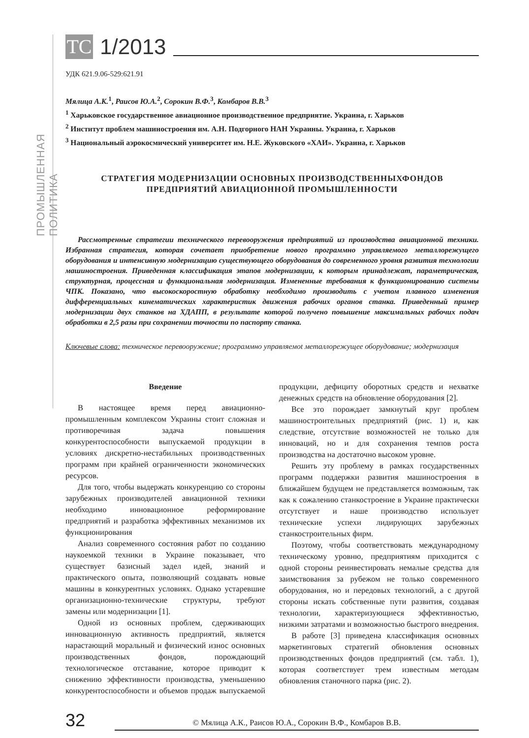ПРОМЫШЛЕННАЯ ПОЛИТИКА
TC
1/2013
УДК 621.9.06-529:621.91
Мялица А.К.<sup>1</sup>, Раисов Ю.А.<sup>2</sup>, Сорокин В.Ф.<sup>3</sup>, Комбаров В.В.<sup>3</sup>
<sup>1</sup> Харьковское государственное авиационное производственное предприятие. Украина, г. Харьков
<sup>2</sup> Институт проблем машиностроения им. А.Н. Подгорного НАН Украины. Украина, г. Харьков
<sup>3</sup> Национальный аэрокосмический университет им. Н.Е. Жуковского «ХАИ». Украина, г. Харьков
СТРАТЕГИЯ МОДЕРНИЗАЦИИ ОСНОВНЫХ ПРОИЗВОДСТВЕННЫХФОНДОВ
ПРЕДПРИЯТИЙ АВИАЦИОННОЙ ПРОМЫШЛЕННОСТИ
Рассмотренные стратегии технического перевооружения предприятий из производства авиационной техники. Избранная стратегия, которая сочетает приобретение нового программно управляемого металлорежущего оборудования и интенсивную модернизацию существующего оборудования до современного уровня развития технологии машиностроения. Приведенная классификация этапов модернизации, к которым принадлежат, параметрическая, структурная, процессная и функциональная модернизация. Измененные требования к функционированию системы ЧПК. Показано, что высокоскоростную обработку необходимо производить с учетом плавного изменения дифференциальных кинематических характеристик движения рабочих органов станка. Приведенный пример модернизации двух станков на ХДАПП, в результате которой получено повышение максимальных рабочих подач обработки в 2,5 разы при сохранении точности по паспорту станка.
Ключевые слова: техническое перевооружение; программно управляемоt металлорежущее оборудование; модернизация
Введение
В настоящее время перед авиационно-промышленным комплексом Украины стоит сложная и противоречивая задача повышения конкурентоспособности выпускаемой продукции в условиях дискретно-нестабильных производственных программ при крайней ограниченности экономических ресурсов.
Для того, чтобы выдержать конкуренцию со стороны зарубежных производителей авиационной техники необходимо инновационное реформирование предприятий и разработка эффективных механизмов их функционирования
Анализ современного состояния работ по созданию наукоемкой техники в Украине показывает, что существует базисный задел идей, знаний и практического опыта, позволяющий создавать новые машины в конкурентных условиях. Однако устаревшие организационно-технические структуры, требуют замены или модернизации [1].
Одной из основных проблем, сдерживающих инновационную активность предприятий, является нарастающий моральный и физический износ основных производственных фондов, порождающий технологическое отставание, которое приводит к снижению эффективности производства, уменьшению конкурентоспособности и объемов продаж выпускаемой продукции, дефициту оборотных средств и нехватке денежных средств на обновление оборудования [2].
Все это порождает замкнутый круг проблем машиностроительных предприятий (рис. 1) и, как следствие, отсутствие возможностей не только для инноваций, но и для сохранения темпов роста производства на достаточно высоком уровне.
Решить эту проблему в рамках государственных программ поддержки развития машиностроения в ближайшем будущем не представляется возможным, так как к сожалению станкостроение в Украине практически отсутствует и наше производство использует технические успехи лидирующих зарубежных станкостроительных фирм.
Поэтому, чтобы соответствовать международному техническому уровню, предприятиям приходится с одной стороны реинвестировать немалые средства для заимствования за рубежом не только современного оборудования, но и передовых технологий, а с другой стороны искать собственные пути развития, создавая технологии, характеризующиеся эффективностью, низкими затратами и возможностью быстрого внедрения.
В работе [3] приведена классификация основных маркетинговых стратегий обновления основных производственных фондов предприятий (см. табл. 1), которая соответствует трем известным методам обновления станочного парка (рис. 2).
32
© Мялица А.К., Раисов Ю.А., Сорокин В.Ф., Комбаров В.В.